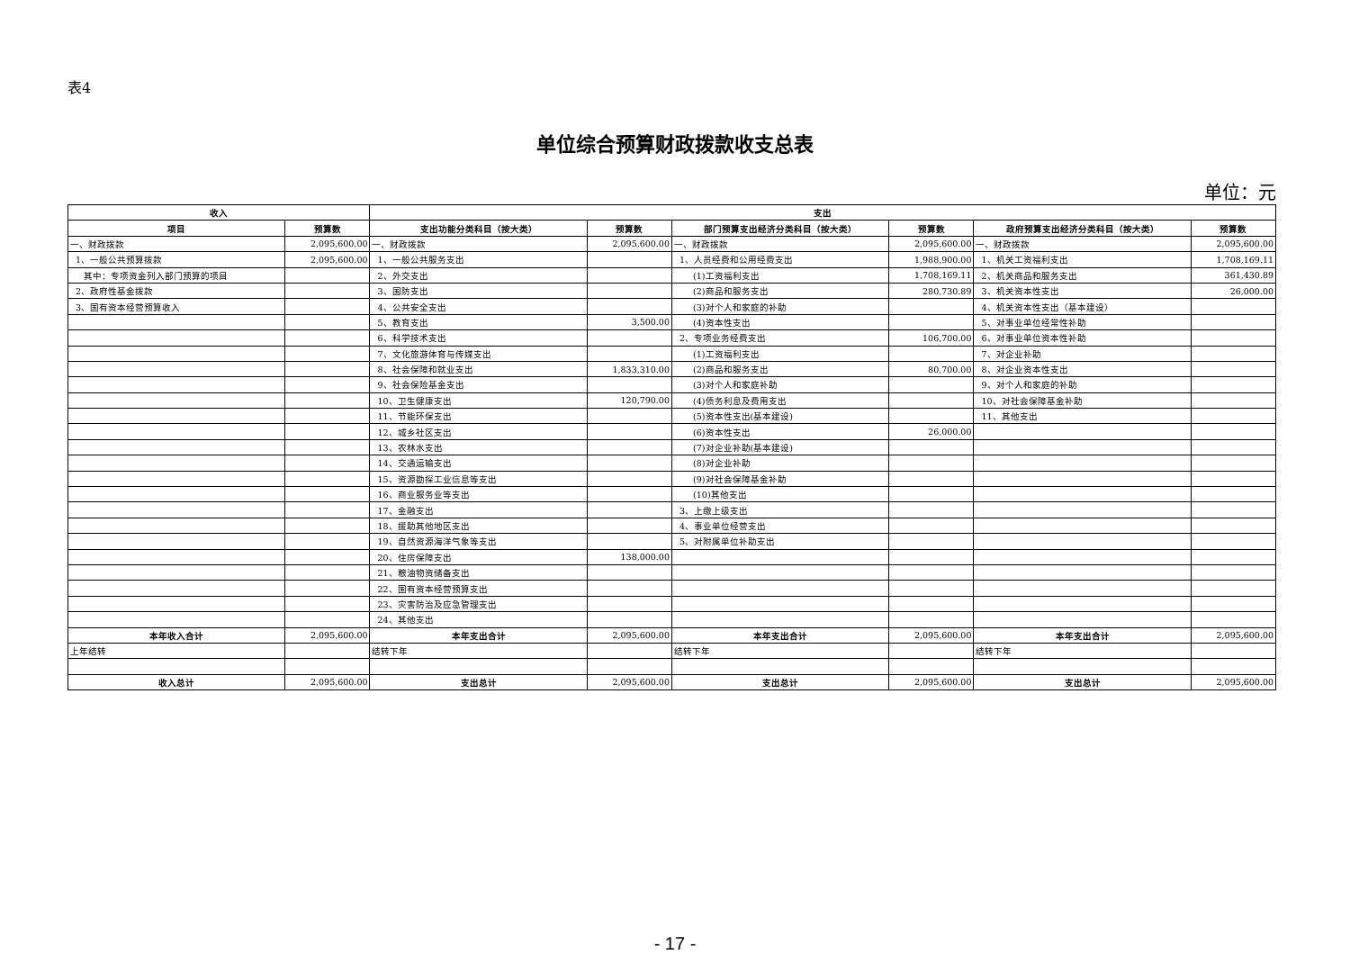表4
单位综合预算财政拨款收支总表
单位：元
| 收入 | | 支出 | | | | | |
| --- | --- | --- | --- | --- | --- | --- | --- |
| 项目 | 预算数 | 支出功能分类科目（按大类） | 预算数 | 部门预算支出经济分类科目（按大类） | 预算数 | 政府预算支出经济分类科目（按大类） | 预算数 |
| 一、财政拨款 | 2,095,600.00 | 一、财政拨款 | 2,095,600.00 | 一、财政拨款 | 2,095,600.00 | 一、财政拨款 | 2,095,600.00 |
| 1、一般公共预算拨款 | 2,095,600.00 | 1、一般公共服务支出 | | 1、人员经费和公用经费支出 | 1,988,900.00 | 1、机关工资福利支出 | 1,708,169.11 |
| 其中：专项资金列入部门预算的项目 | | 2、外交支出 | | (1)工资福利支出 | 1,708,169.11 | 2、机关商品和服务支出 | 361,430.89 |
| 2、政府性基金拨款 | | 3、国防支出 | | (2)商品和服务支出 | 280,730.89 | 3、机关资本性支出 | 26,000.00 |
| 3、国有资本经营预算收入 | | 4、公共安全支出 | | (3)对个人和家庭的补助 | | 4、机关资本性支出（基本建设） | |
| | | 5、教育支出 | 3,500.00 | (4)资本性支出 | | 5、对事业单位经常性补助 | |
| | | 6、科学技术支出 | | 2、专项业务经费支出 | 106,700.00 | 6、对事业单位资本性补助 | |
| | | 7、文化旅游体育与传媒支出 | | (1)工资福利支出 | | 7、对企业补助 | |
| | | 8、社会保障和就业支出 | 1,833,310.00 | (2)商品和服务支出 | 80,700.00 | 8、对企业资本性支出 | |
| | | 9、社会保险基金支出 | | (3)对个人和家庭补助 | | 9、对个人和家庭的补助 | |
| | | 10、卫生健康支出 | 120,790.00 | (4)债务利息及费用支出 | | 10、对社会保障基金补助 | |
| | | 11、节能环保支出 | | (5)资本性支出(基本建设) | | 11、其他支出 | |
| | | 12、城乡社区支出 | | (6)资本性支出 | 26,000.00 | | |
| | | 13、农林水支出 | | (7)对企业补助(基本建设) | | | |
| | | 14、交通运输支出 | | (8)对企业补助 | | | |
| | | 15、资源勘探工业信息等支出 | | (9)对社会保障基金补助 | | | |
| | | 16、商业服务业等支出 | | (10)其他支出 | | | |
| | | 17、金融支出 | | 3、上缴上级支出 | | | |
| | | 18、援助其他地区支出 | | 4、事业单位经营支出 | | | |
| | | 19、自然资源海洋气象等支出 | | 5、对附属单位补助支出 | | | |
| | | 20、住房保障支出 | 138,000.00 | | | | |
| | | 21、粮油物资储备支出 | | | | | |
| | | 22、国有资本经营预算支出 | | | | | |
| | | 23、灾害防治及应急管理支出 | | | | | |
| | | 24、其他支出 | | | | | |
| 本年收入合计 | 2,095,600.00 | 本年支出合计 | 2,095,600.00 | 本年支出合计 | 2,095,600.00 | 本年支出合计 | 2,095,600.00 |
| 上年结转 | | 结转下年 | | 结转下年 | | 结转下年 | |
| 收入总计 | 2,095,600.00 | 支出总计 | 2,095,600.00 | 支出总计 | 2,095,600.00 | 支出总计 | 2,095,600.00 |
- 17 -